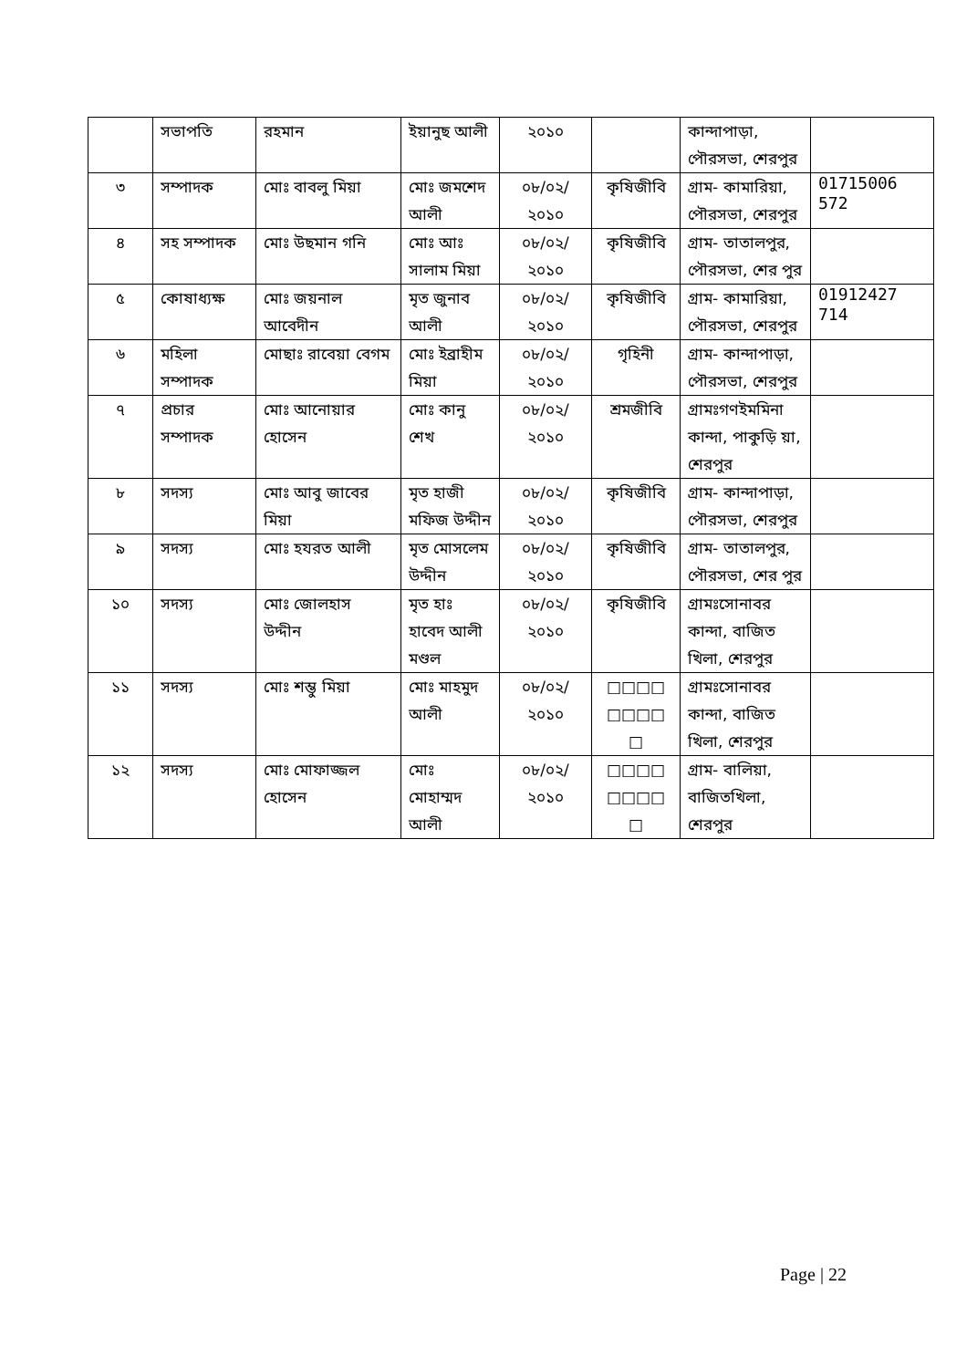| | সভাপতি | রহমান | ইয়ানুছ আলী | ২০১০ | | কান্দাপাড়া, পৌরসভা, শেরপুর | |
| ৩ | সম্পাদক | মোঃ বাবলু মিয়া | মোঃ জমশেদ আলী | ০৮/০২/ ২০১০ | কৃষিজীবি | গ্রাম- কামারিয়া, পৌরসভা, শেরপুর | 01715006 572 |
| ৪ | সহ সম্পাদক | মোঃ উছমান গনি | মোঃ আঃ সালাম মিয়া | ০৮/০২/ ২০১০ | কৃষিজীবি | গ্রাম- তাতালপুর, পৌরসভা, শের পুর | |
| ৫ | কোষাধ্যক্ষ | মোঃ জয়নাল আবেদীন | মৃত জুনাব আলী | ০৮/০২/ ২০১০ | কৃষিজীবি | গ্রাম- কামারিয়া, পৌরসভা, শেরপুর | 01912427 714 |
| ৬ | মহিলা সম্পাদক | মোছাঃ রাবেয়া বেগম | মোঃ ইব্রাহীম মিয়া | ০৮/০২/ ২০১০ | গৃহিনী | গ্রাম- কান্দাপাড়া, পৌরসভা, শেরপুর | |
| ৭ | প্রচার সম্পাদক | মোঃ আনোয়ার হোসেন | মোঃ কানু শেখ | ০৮/০২/ ২০১০ | শ্রমজীবি | গ্রামঃগণইমমিনা কান্দা, পাকুড়ি য়া, শেরপুর | |
| ৮ | সদস্য | মোঃ আবু জাবের মিয়া | মৃত হাজী মফিজ উদ্দীন | ০৮/০২/ ২০১০ | কৃষিজীবি | গ্রাম- কান্দাপাড়া, পৌরসভা, শেরপুর | |
| ৯ | সদস্য | মোঃ হযরত আলী | মৃত মোসলেম উদ্দীন | ০৮/০২/ ২০১০ | কৃষিজীবি | গ্রাম- তাতালপুর, পৌরসভা, শের পুর | |
| ১০ | সদস্য | মোঃ জোলহাস উদ্দীন | মৃত হাঃ হাবেদ আলী মণ্ডল | ০৮/০২/ ২০১০ | কৃষিজীবি | গ্রামঃসোনাবর কান্দা, বাজিত খিলা, শেরপুর | |
| ১১ | সদস্য | মোঃ শম্ভু মিয়া | মোঃ মাহমুদ আলী | ০৮/০২/ ২০১০ | □□□□ □□□□ □ | গ্রামঃসোনাবর কান্দা, বাজিত খিলা, শেরপুর | |
| ১২ | সদস্য | মোঃ মোফাজ্জল হোসেন | মোঃ মোহাম্মদ আলী | ০৮/০২/ ২০১০ | □□□□ □□□□ □ | গ্রাম- বালিয়া, বাজিতখিলা, শেরপুর | |
Page | 22